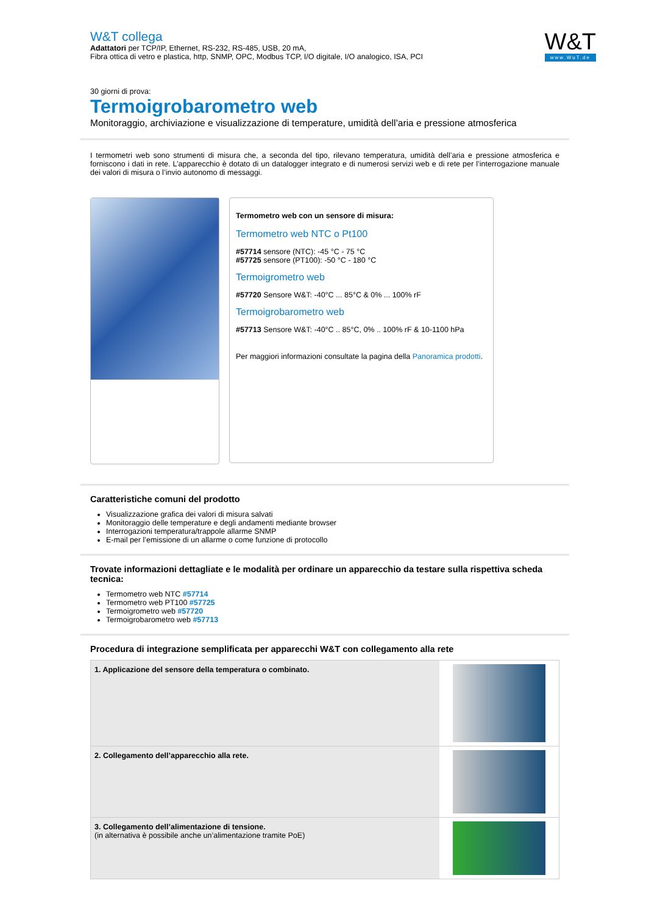W&T collega
Adattatori per TCP/IP, Ethernet, RS-232, RS-485, USB, 20 mA,
Fibra ottica di vetro e plastica, http, SNMP, OPC, Modbus TCP, I/O digitale, I/O analogico, ISA, PCI
W&T
www.WuT.de
30 giorni di prova:
Termoigrobarometro web
Monitoraggio, archiviazione e visualizzazione di temperature, umidità dell’aria e pressione atmosferica
I termometri web sono strumenti di misura che, a seconda del tipo, rilevano temperatura, umidità dell’aria e pressione atmosferica e forniscono i dati in rete. L’apparecchio è dotato di un datalogger integrato e di numerosi servizi web e di rete per l’interrogazione manuale dei valori di misura o l’invio autonomo di messaggi.
Termometro web con un sensore di misura:
Termometro web NTC o Pt100
#57714 sensore (NTC): -45 °C - 75 °C
#57725 sensore (PT100): -50 °C - 180 °C
Termoigrometro web
#57720 Sensore W&T: -40°C ... 85°C & 0% ... 100% rF
Termoigrobarometro web
#57713 Sensore W&T: -40°C .. 85°C, 0% .. 100% rF & 10-1100 hPa
Per maggiori informazioni consultate la pagina della Panoramica prodotti.
Caratteristiche comuni del prodotto
Visualizzazione grafica dei valori di misura salvati
Monitoraggio delle temperature e degli andamenti mediante browser
Interrogazioni temperatura/trappole allarme SNMP
E-mail per l’emissione di un allarme o come funzione di protocollo
Trovate informazioni dettagliate e le modalità per ordinare un apparecchio da testare sulla rispettiva scheda tecnica:
Termometro web NTC #57714
Termometro web PT100 #57725
Termoigrometro web #57720
Termoigrobarometro web #57713
Procedura di integrazione semplificata per apparecchi W&T con collegamento alla rete
| 1. Applicazione del sensore della temperatura o combinato. | |
| 2. Collegamento dell’apparecchio alla rete. | |
| 3. Collegamento dell’alimentazione di tensione. (in alternativa è possibile anche un’alimentazione tramite PoE) | |